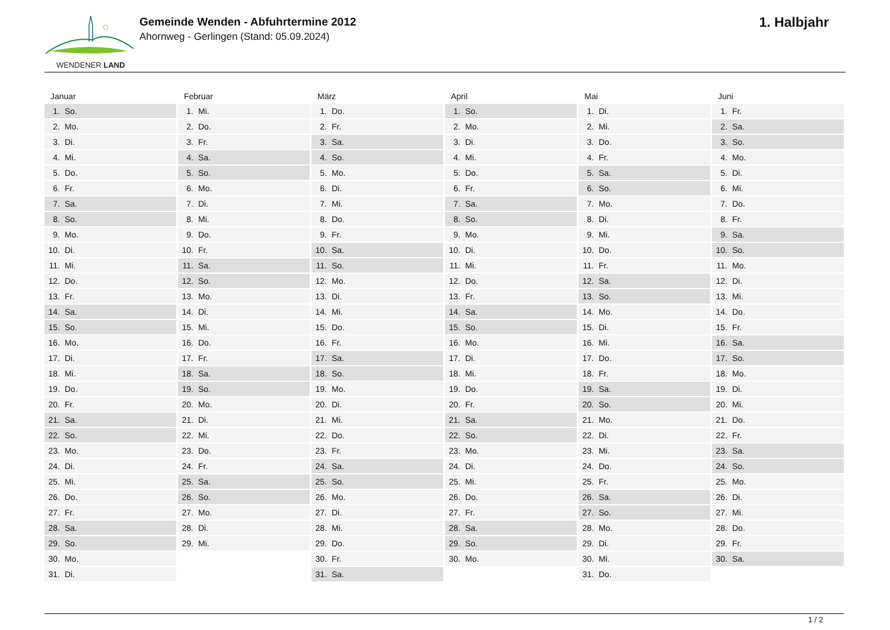WENDENER LAND
Gemeinde Wenden - Abfuhrtermine 2012
Ahornweg - Gerlingen (Stand: 05.09.2024)
1. Halbjahr
Januar
| 1. | So. |
| 2. | Mo. |
| 3. | Di. |
| 4. | Mi. |
| 5. | Do. |
| 6. | Fr. |
| 7. | Sa. |
| 8. | So. |
| 9. | Mo. |
| 10. | Di. |
| 11. | Mi. |
| 12. | Do. |
| 13. | Fr. |
| 14. | Sa. |
| 15. | So. |
| 16. | Mo. |
| 17. | Di. |
| 18. | Mi. |
| 19. | Do. |
| 20. | Fr. |
| 21. | Sa. |
| 22. | So. |
| 23. | Mo. |
| 24. | Di. |
| 25. | Mi. |
| 26. | Do. |
| 27. | Fr. |
| 28. | Sa. |
| 29. | So. |
| 30. | Mo. |
| 31. | Di. |
Februar
| 1. | Mi. |
| 2. | Do. |
| 3. | Fr. |
| 4. | Sa. |
| 5. | So. |
| 6. | Mo. |
| 7. | Di. |
| 8. | Mi. |
| 9. | Do. |
| 10. | Fr. |
| 11. | Sa. |
| 12. | So. |
| 13. | Mo. |
| 14. | Di. |
| 15. | Mi. |
| 16. | Do. |
| 17. | Fr. |
| 18. | Sa. |
| 19. | So. |
| 20. | Mo. |
| 21. | Di. |
| 22. | Mi. |
| 23. | Do. |
| 24. | Fr. |
| 25. | Sa. |
| 26. | So. |
| 27. | Mo. |
| 28. | Di. |
| 29. | Mi. |
März
| 1. | Do. |
| 2. | Fr. |
| 3. | Sa. |
| 4. | So. |
| 5. | Mo. |
| 6. | Di. |
| 7. | Mi. |
| 8. | Do. |
| 9. | Fr. |
| 10. | Sa. |
| 11. | So. |
| 12. | Mo. |
| 13. | Di. |
| 14. | Mi. |
| 15. | Do. |
| 16. | Fr. |
| 17. | Sa. |
| 18. | So. |
| 19. | Mo. |
| 20. | Di. |
| 21. | Mi. |
| 22. | Do. |
| 23. | Fr. |
| 24. | Sa. |
| 25. | So. |
| 26. | Mo. |
| 27. | Di. |
| 28. | Mi. |
| 29. | Do. |
| 30. | Fr. |
| 31. | Sa. |
April
| 1. | So. |
| 2. | Mo. |
| 3. | Di. |
| 4. | Mi. |
| 5. | Do. |
| 6. | Fr. |
| 7. | Sa. |
| 8. | So. |
| 9. | Mo. |
| 10. | Di. |
| 11. | Mi. |
| 12. | Do. |
| 13. | Fr. |
| 14. | Sa. |
| 15. | So. |
| 16. | Mo. |
| 17. | Di. |
| 18. | Mi. |
| 19. | Do. |
| 20. | Fr. |
| 21. | Sa. |
| 22. | So. |
| 23. | Mo. |
| 24. | Di. |
| 25. | Mi. |
| 26. | Do. |
| 27. | Fr. |
| 28. | Sa. |
| 29. | So. |
| 30. | Mo. |
Mai
| 1. | Di. |
| 2. | Mi. |
| 3. | Do. |
| 4. | Fr. |
| 5. | Sa. |
| 6. | So. |
| 7. | Mo. |
| 8. | Di. |
| 9. | Mi. |
| 10. | Do. |
| 11. | Fr. |
| 12. | Sa. |
| 13. | So. |
| 14. | Mo. |
| 15. | Di. |
| 16. | Mi. |
| 17. | Do. |
| 18. | Fr. |
| 19. | Sa. |
| 20. | So. |
| 21. | Mo. |
| 22. | Di. |
| 23. | Mi. |
| 24. | Do. |
| 25. | Fr. |
| 26. | Sa. |
| 27. | So. |
| 28. | Mo. |
| 29. | Di. |
| 30. | Mi. |
| 31. | Do. |
Juni
| 1. | Fr. |
| 2. | Sa. |
| 3. | So. |
| 4. | Mo. |
| 5. | Di. |
| 6. | Mi. |
| 7. | Do. |
| 8. | Fr. |
| 9. | Sa. |
| 10. | So. |
| 11. | Mo. |
| 12. | Di. |
| 13. | Mi. |
| 14. | Do. |
| 15. | Fr. |
| 16. | Sa. |
| 17. | So. |
| 18. | Mo. |
| 19. | Di. |
| 20. | Mi. |
| 21. | Do. |
| 22. | Fr. |
| 23. | Sa. |
| 24. | So. |
| 25. | Mo. |
| 26. | Di. |
| 27. | Mi. |
| 28. | Do. |
| 29. | Fr. |
| 30. | Sa. |
1 / 2